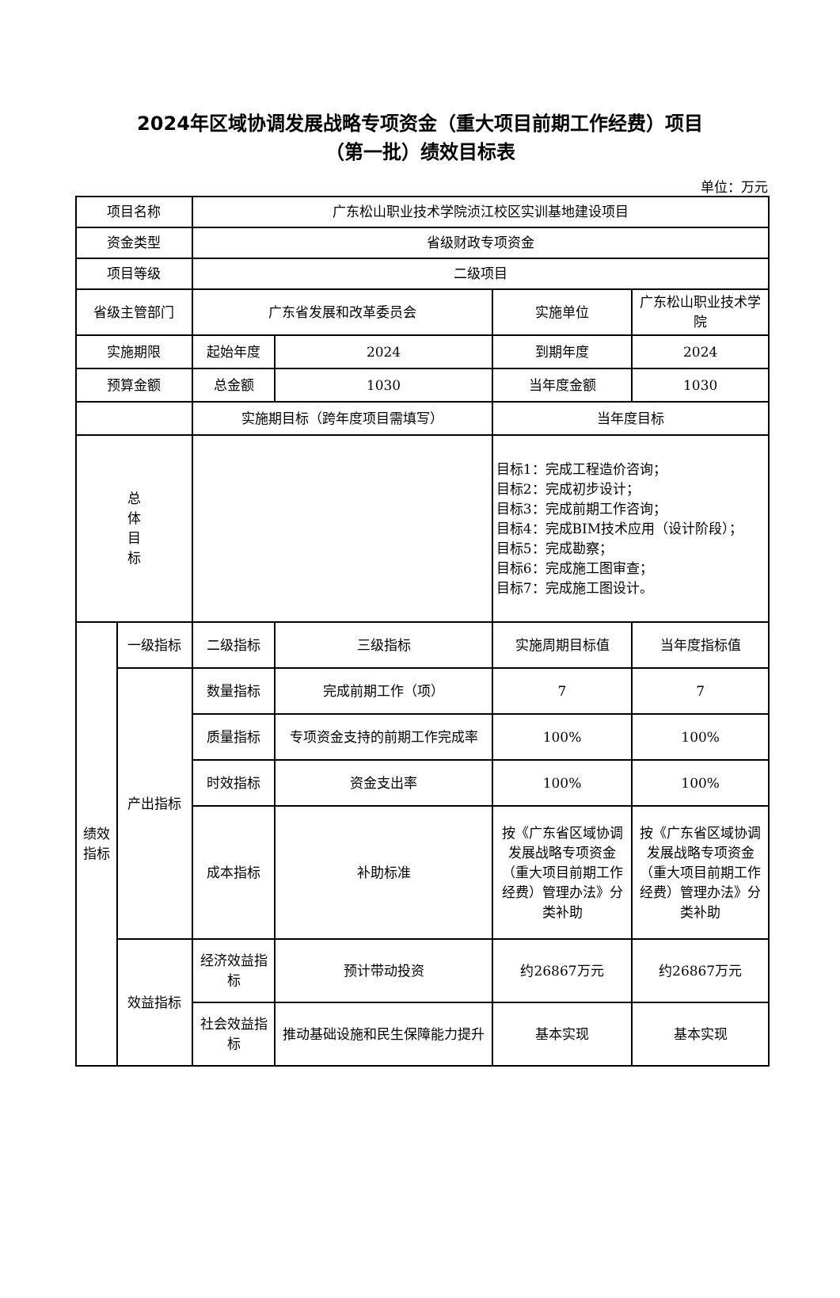2024年区域协调发展战略专项资金（重大项目前期工作经费）项目
（第一批）绩效目标表
单位：万元
| 项目名称 | | 广东松山职业技术学院浈江校区实训基地建设项目 | | | |
| 资金类型 | | 省级财政专项资金 | | | |
| 项目等级 | | 二级项目 | | | |
| 省级主管部门 | | 广东省发展和改革委员会 | | 实施单位 | 广东松山职业技术学院 |
| 实施期限 | | 起始年度 | 2024 | 到期年度 | 2024 |
| 预算金额 | | 总金额 | 1030 | 当年度金额 | 1030 |
| | | 实施期目标（跨年度项目需填写） | | 当年度目标 | |
| 总 体 目 标 | | | | 目标1：完成工程造价咨询； 目标2：完成初步设计； 目标3：完成前期工作咨询； 目标4：完成BIM技术应用（设计阶段）； 目标5：完成勘察； 目标6：完成施工图审查； 目标7：完成施工图设计。 | |
| 绩效指标 | 一级指标 | 二级指标 | 三级指标 | 实施周期目标值 | 当年度指标值 |
| | 产出指标 | 数量指标 | 完成前期工作（项） | 7 | 7 |
| | | 质量指标 | 专项资金支持的前期工作完成率 | 100% | 100% |
| | | 时效指标 | 资金支出率 | 100% | 100% |
| | | 成本指标 | 补助标准 | 按《广东省区域协调发展战略专项资金（重大项目前期工作经费）管理办法》分类补助 | 按《广东省区域协调发展战略专项资金（重大项目前期工作经费）管理办法》分类补助 |
| | 效益指标 | 经济效益指标 | 预计带动投资 | 约26867万元 | 约26867万元 |
| | | 社会效益指标 | 推动基础设施和民生保障能力提升 | 基本实现 | 基本实现 |